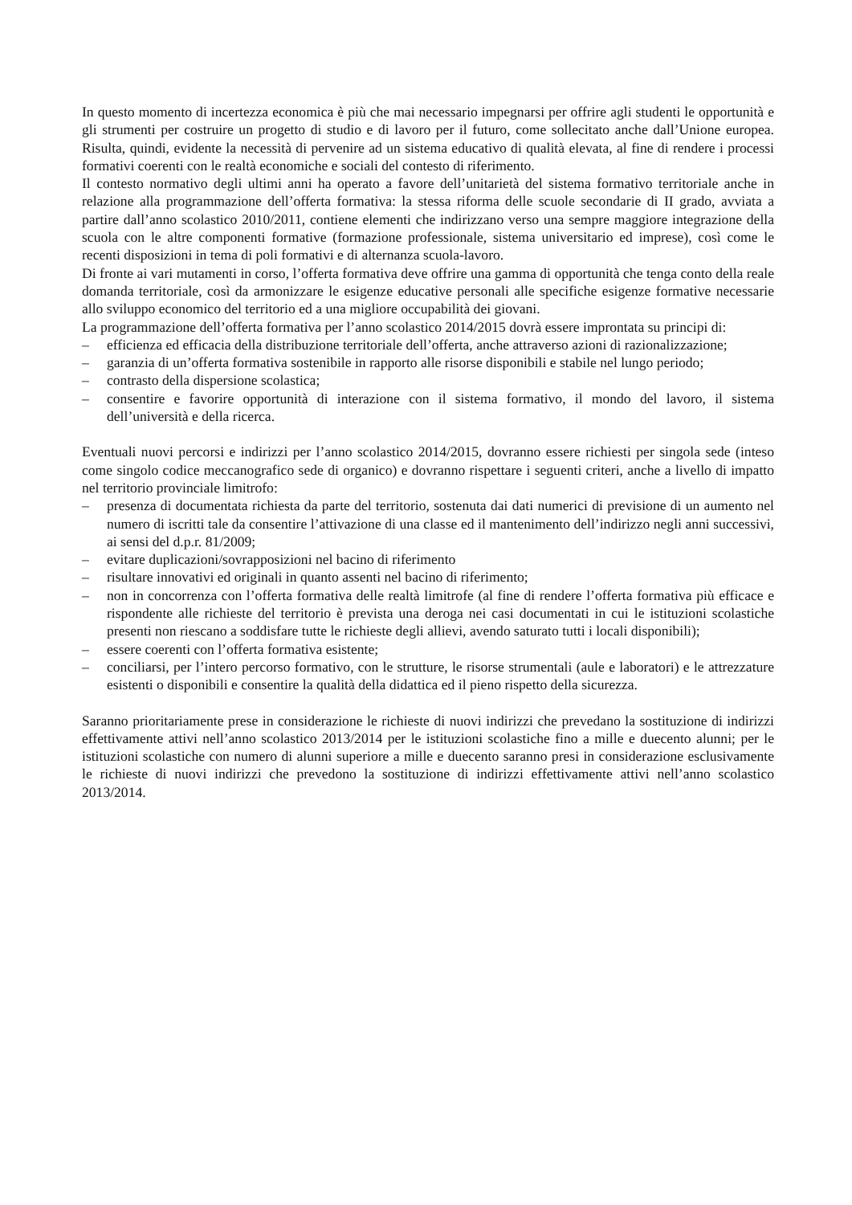In questo momento di incertezza economica è più che mai necessario impegnarsi per offrire agli studenti le opportunità e gli strumenti per costruire un progetto di studio e di lavoro per il futuro, come sollecitato anche dall’Unione europea. Risulta, quindi, evidente la necessità di pervenire ad un sistema educativo di qualità elevata, al fine di rendere i processi formativi coerenti con le realtà economiche e sociali del contesto di riferimento.
Il contesto normativo degli ultimi anni ha operato a favore dell’unitarietà del sistema formativo territoriale anche in relazione alla programmazione dell’offerta formativa: la stessa riforma delle scuole secondarie di II grado, avviata a partire dall’anno scolastico 2010/2011, contiene elementi che indirizzano verso una sempre maggiore integrazione della scuola con le altre componenti formative (formazione professionale, sistema universitario ed imprese), così come le recenti disposizioni in tema di poli formativi e di alternanza scuola-lavoro.
Di fronte ai vari mutamenti in corso, l’offerta formativa deve offrire una gamma di opportunità che tenga conto della reale domanda territoriale, così da armonizzare le esigenze educative personali alle specifiche esigenze formative necessarie allo sviluppo economico del territorio ed a una migliore occupabilità dei giovani.
La programmazione dell’offerta formativa per l’anno scolastico 2014/2015 dovrà essere improntata su principi di:
– efficienza ed efficacia della distribuzione territoriale dell’offerta, anche attraverso azioni di razionalizzazione;
– garanzia di un’offerta formativa sostenibile in rapporto alle risorse disponibili e stabile nel lungo periodo;
– contrasto della dispersione scolastica;
– consentire e favorire opportunità di interazione con il sistema formativo, il mondo del lavoro, il sistema dell’università e della ricerca.
Eventuali nuovi percorsi e indirizzi per l’anno scolastico 2014/2015, dovranno essere richiesti per singola sede (inteso come singolo codice meccanografico sede di organico) e dovranno rispettare i seguenti criteri, anche a livello di impatto nel territorio provinciale limitrofo:
– presenza di documentata richiesta da parte del territorio, sostenuta dai dati numerici di previsione di un aumento nel numero di iscritti tale da consentire l’attivazione di una classe ed il mantenimento dell’indirizzo negli anni successivi, ai sensi del d.p.r. 81/2009;
– evitare duplicazioni/sovrapposizioni nel bacino di riferimento
– risultare innovativi ed originali in quanto assenti nel bacino di riferimento;
– non in concorrenza con l’offerta formativa delle realtà limitrofe (al fine di rendere l’offerta formativa più efficace e rispondente alle richieste del territorio è prevista una deroga nei casi documentati in cui le istituzioni scolastiche presenti non riescano a soddisfare tutte le richieste degli allievi, avendo saturato tutti i locali disponibili);
– essere coerenti con l’offerta formativa esistente;
– conciliarsi, per l’intero percorso formativo, con le strutture, le risorse strumentali (aule e laboratori) e le attrezzature esistenti o disponibili e consentire la qualità della didattica ed il pieno rispetto della sicurezza.
Saranno prioritariamente prese in considerazione le richieste di nuovi indirizzi che prevedano la sostituzione di indirizzi effettivamente attivi nell’anno scolastico 2013/2014 per le istituzioni scolastiche fino a mille e duecento alunni; per le istituzioni scolastiche con numero di alunni superiore a mille e duecento saranno presi in considerazione esclusivamente le richieste di nuovi indirizzi che prevedono la sostituzione di indirizzi effettivamente attivi nell’anno scolastico 2013/2014.